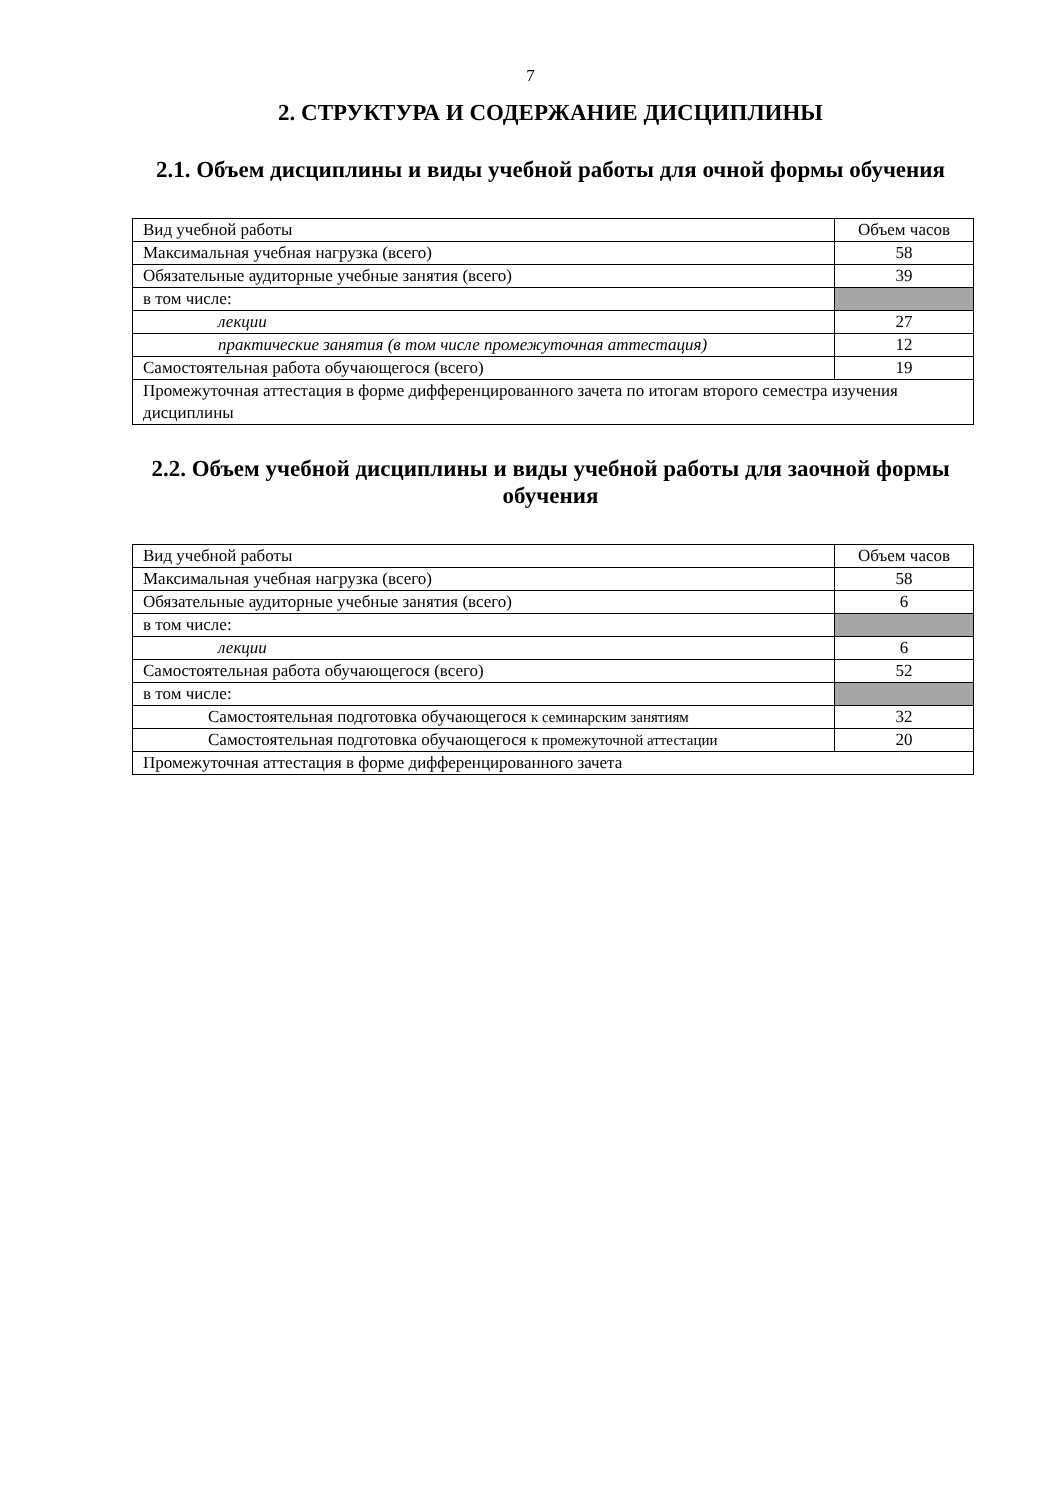7
2. СТРУКТУРА И СОДЕРЖАНИЕ ДИСЦИПЛИНЫ
2.1. Объем дисциплины и виды учебной работы для очной формы обучения
| Вид учебной работы | Объем часов |
| Максимальная учебная нагрузка (всего) | 58 |
| Обязательные аудиторные учебные занятия (всего) | 39 |
| в том числе: | |
| лекции | 27 |
| практические занятия (в том числе промежуточная аттестация) | 12 |
| Самостоятельная работа обучающегося (всего) | 19 |
| Промежуточная аттестация в форме дифференцированного зачета по итогам второго семестра изучения дисциплины | |
2.2. Объем учебной дисциплины и виды учебной работы для заочной формы обучения
| Вид учебной работы | Объем часов |
| Максимальная учебная нагрузка (всего) | 58 |
| Обязательные аудиторные учебные занятия (всего) | 6 |
| в том числе: | |
| лекции | 6 |
| Самостоятельная работа обучающегося (всего) | 52 |
| в том числе: | |
| Самостоятельная подготовка обучающегося к семинарским занятиям | 32 |
| Самостоятельная подготовка обучающегося к промежуточной аттестации | 20 |
| Промежуточная аттестация в форме дифференцированного зачета | |